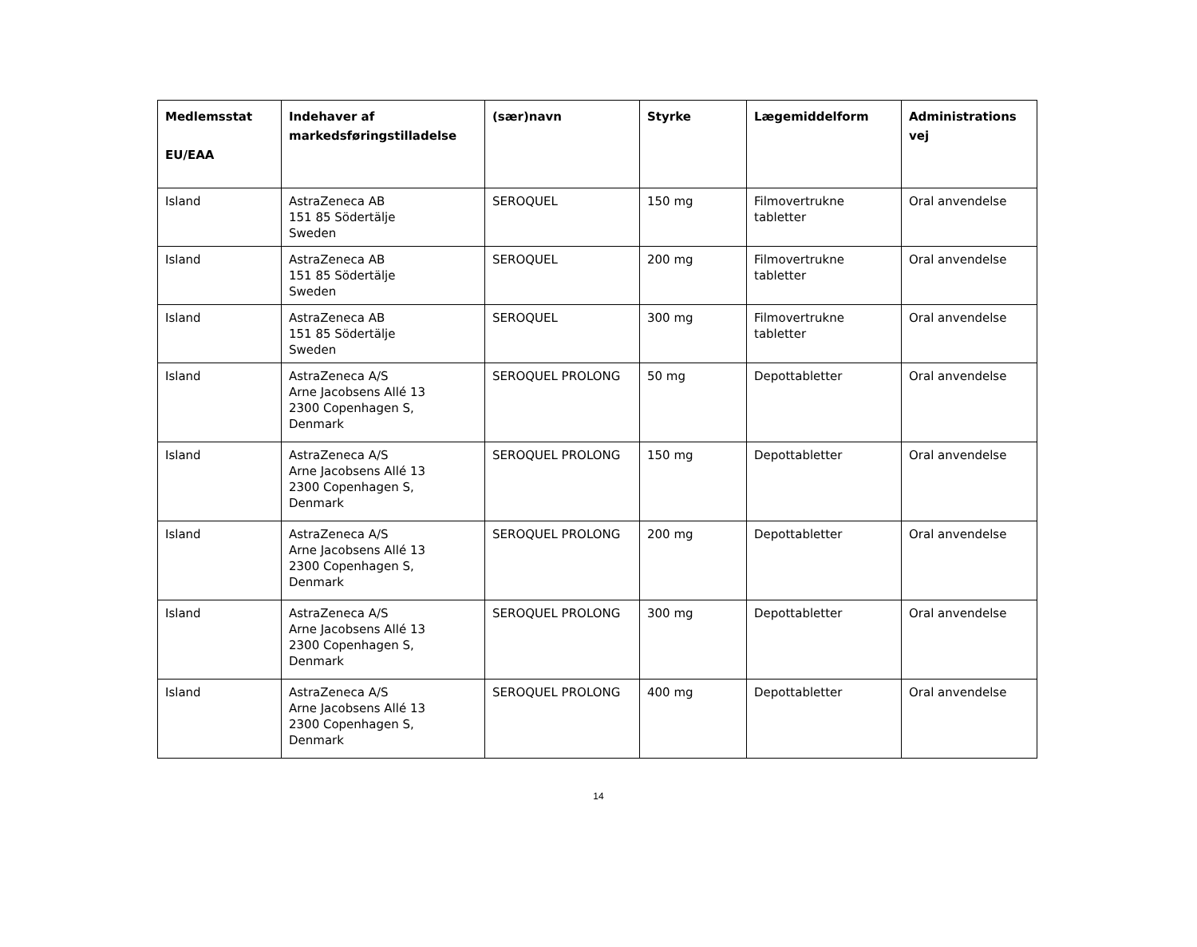| Medlemsstat EU/EAA | Indehaver af markedsføringstilladelse | (sær)navn | Styrke | Lægemiddelform | Administrations vej |
| --- | --- | --- | --- | --- | --- |
| Island | AstraZeneca AB 151 85 Södertälje Sweden | SEROQUEL | 150 mg | Filmovertrukne tabletter | Oral anvendelse |
| Island | AstraZeneca AB 151 85 Södertälje Sweden | SEROQUEL | 200 mg | Filmovertrukne tabletter | Oral anvendelse |
| Island | AstraZeneca AB 151 85 Södertälje Sweden | SEROQUEL | 300 mg | Filmovertrukne tabletter | Oral anvendelse |
| Island | AstraZeneca A/S Arne Jacobsens Allé 13 2300 Copenhagen S, Denmark | SEROQUEL PROLONG | 50 mg | Depottabletter | Oral anvendelse |
| Island | AstraZeneca A/S Arne Jacobsens Allé 13 2300 Copenhagen S, Denmark | SEROQUEL PROLONG | 150 mg | Depottabletter | Oral anvendelse |
| Island | AstraZeneca A/S Arne Jacobsens Allé 13 2300 Copenhagen S, Denmark | SEROQUEL PROLONG | 200 mg | Depottabletter | Oral anvendelse |
| Island | AstraZeneca A/S Arne Jacobsens Allé 13 2300 Copenhagen S, Denmark | SEROQUEL PROLONG | 300 mg | Depottabletter | Oral anvendelse |
| Island | AstraZeneca A/S Arne Jacobsens Allé 13 2300 Copenhagen S, Denmark | SEROQUEL PROLONG | 400 mg | Depottabletter | Oral anvendelse |
14